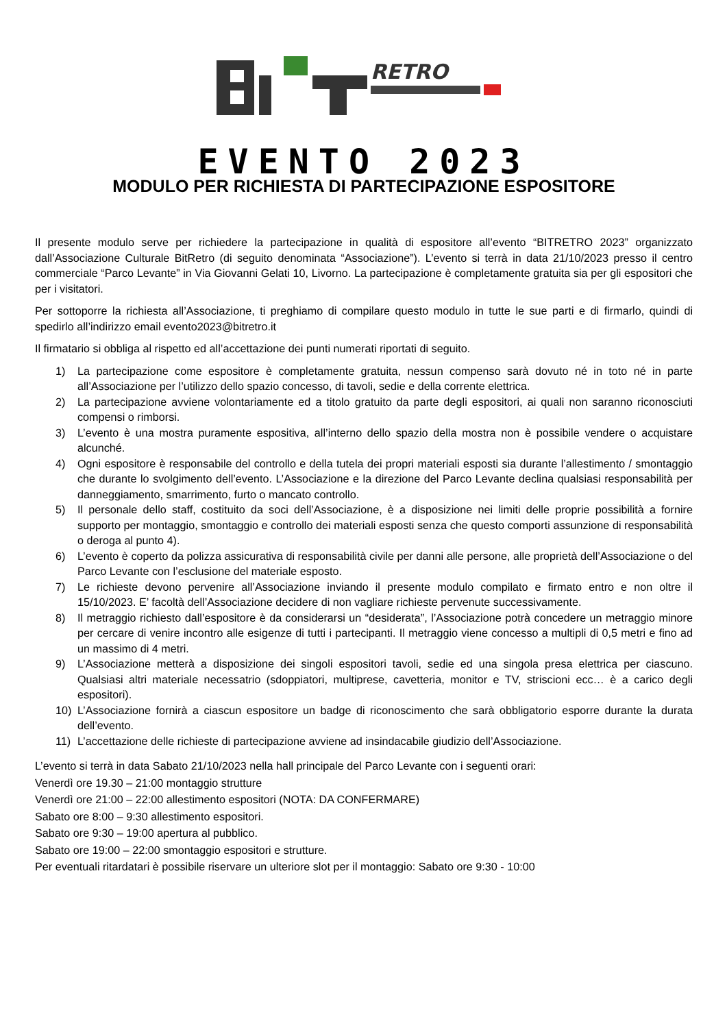RETRO
EVENTO 2023
MODULO PER RICHIESTA DI PARTECIPAZIONE ESPOSITORE
Il presente modulo serve per richiedere la partecipazione in qualità di espositore all’evento “BITRETRO 2023” organizzato dall’Associazione Culturale BitRetro (di seguito denominata “Associazione”). L’evento si terrà in data 21/10/2023 presso il centro commerciale “Parco Levante” in Via Giovanni Gelati 10, Livorno. La partecipazione è completamente gratuita sia per gli espositori che per i visitatori.
Per sottoporre la richiesta all’Associazione, ti preghiamo di compilare questo modulo in tutte le sue parti e di firmarlo, quindi di spedirlo all’indirizzo email evento2023@bitretro.it
Il firmatario si obbliga al rispetto ed all’accettazione dei punti numerati riportati di seguito.
1) La partecipazione come espositore è completamente gratuita, nessun compenso sarà dovuto né in toto né in parte all’Associazione per l’utilizzo dello spazio concesso, di tavoli, sedie e della corrente elettrica.
2) La partecipazione avviene volontariamente ed a titolo gratuito da parte degli espositori, ai quali non saranno riconosciuti compensi o rimborsi.
3) L’evento è una mostra puramente espositiva, all’interno dello spazio della mostra non è possibile vendere o acquistare alcunché.
4) Ogni espositore è responsabile del controllo e della tutela dei propri materiali esposti sia durante l’allestimento / smontaggio che durante lo svolgimento dell’evento. L’Associazione e la direzione del Parco Levante declina qualsiasi responsabilità per danneggiamento, smarrimento, furto o mancato controllo.
5) Il personale dello staff, costituito da soci dell’Associazione, è a disposizione nei limiti delle proprie possibilità a fornire supporto per montaggio, smontaggio e controllo dei materiali esposti senza che questo comporti assunzione di responsabilità o deroga al punto 4).
6) L’evento è coperto da polizza assicurativa di responsabilità civile per danni alle persone, alle proprietà dell’Associazione o del Parco Levante con l’esclusione del materiale esposto.
7) Le richieste devono pervenire all’Associazione inviando il presente modulo compilato e firmato entro e non oltre il 15/10/2023. E’ facoltà dell’Associazione decidere di non vagliare richieste pervenute successivamente.
8) Il metraggio richiesto dall’espositore è da considerarsi un “desiderata”, l’Associazione potrà concedere un metraggio minore per cercare di venire incontro alle esigenze di tutti i partecipanti. Il metraggio viene concesso a multipli di 0,5 metri e fino ad un massimo di 4 metri.
9) L’Associazione metterà a disposizione dei singoli espositori tavoli, sedie ed una singola presa elettrica per ciascuno. Qualsiasi altri materiale necessatrio (sdoppiatori, multiprese, cavetteria, monitor e TV, striscioni ecc… è a carico degli espositori).
10) L’Associazione fornirà a ciascun espositore un badge di riconoscimento che sarà obbligatorio esporre durante la durata dell’evento.
11) L’accettazione delle richieste di partecipazione avviene ad insindacabile giudizio dell’Associazione.
L’evento si terrà in data Sabato 21/10/2023 nella hall principale del Parco Levante con i seguenti orari:
Venerdì ore 19.30 – 21:00 montaggio strutture
Venerdì ore 21:00 – 22:00 allestimento espositori (NOTA: DA CONFERMARE)
Sabato ore 8:00 – 9:30 allestimento espositori.
Sabato ore 9:30 – 19:00 apertura al pubblico.
Sabato ore 19:00 – 22:00 smontaggio espositori e strutture.
Per eventuali ritardatari è possibile riservare un ulteriore slot per il montaggio: Sabato ore 9:30 - 10:00